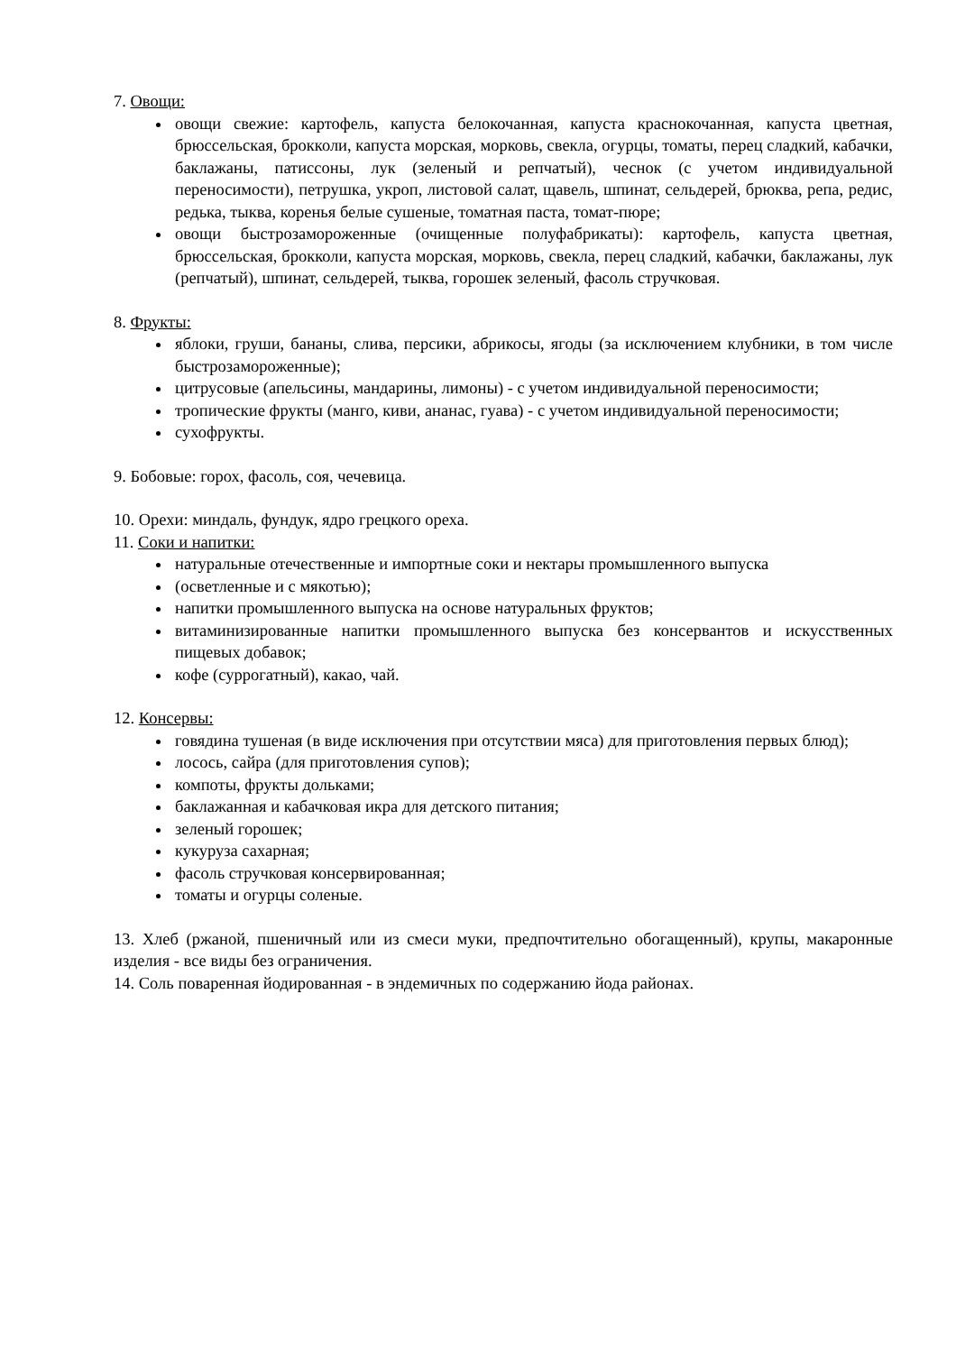7. Овощи:
овощи свежие: картофель, капуста белокочанная, капуста краснокочанная, капуста цветная, брюссельская, брокколи, капуста морская, морковь, свекла, огурцы, томаты, перец сладкий, кабачки, баклажаны, патиссоны, лук (зеленый и репчатый), чеснок (с учетом индивидуальной переносимости), петрушка, укроп, листовой салат, щавель, шпинат, сельдерей, брюква, репа, редис, редька, тыква, коренья белые сушеные, томатная паста, томат-пюре;
овощи быстрозамороженные (очищенные полуфабрикаты): картофель, капуста цветная, брюссельская, брокколи, капуста морская, морковь, свекла, перец сладкий, кабачки, баклажаны, лук (репчатый), шпинат, сельдерей, тыква, горошек зеленый, фасоль стручковая.
8. Фрукты:
яблоки, груши, бананы, слива, персики, абрикосы, ягоды (за исключением клубники, в том числе быстрозамороженные);
цитрусовые (апельсины, мандарины, лимоны) - с учетом индивидуальной переносимости;
тропические фрукты (манго, киви, ананас, гуава) - с учетом индивидуальной переносимости;
сухофрукты.
9. Бобовые: горох, фасоль, соя, чечевица.
10. Орехи: миндаль, фундук, ядро грецкого ореха.
11. Соки и напитки:
натуральные отечественные и импортные соки и нектары промышленного выпуска
(осветленные и с мякотью);
напитки промышленного выпуска на основе натуральных фруктов;
витаминизированные напитки промышленного выпуска без консервантов и искусственных пищевых добавок;
кофе (суррогатный), какао, чай.
12. Консервы:
говядина тушеная (в виде исключения при отсутствии мяса) для приготовления первых блюд);
лосось, сайра (для приготовления супов);
компоты, фрукты дольками;
баклажанная и кабачковая икра для детского питания;
зеленый горошек;
кукуруза сахарная;
фасоль стручковая консервированная;
томаты и огурцы соленые.
13. Хлеб (ржаной, пшеничный или из смеси муки, предпочтительно обогащенный), крупы, макаронные изделия - все виды без ограничения.
14. Соль поваренная йодированная - в эндемичных по содержанию йода районах.